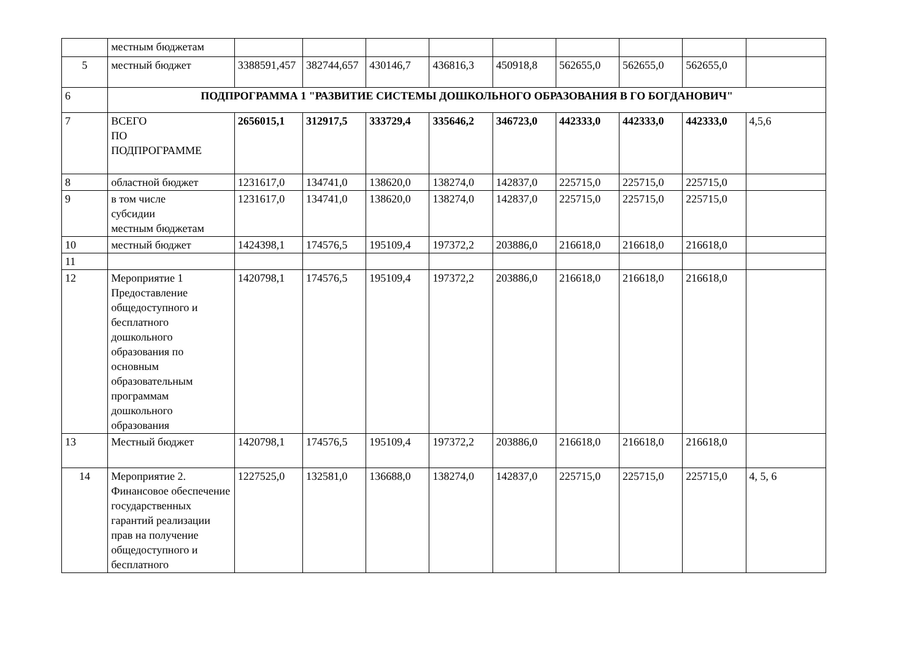| | местным бюджетам | | | | | | | | | |
| 5 | местный бюджет | 3388591,457 | 382744,657 | 430146,7 | 436816,3 | 450918,8 | 562655,0 | 562655,0 | 562655,0 | |
| 6 | ПОДПРОГРАММА 1 "РАЗВИТИЕ СИСТЕМЫ ДОШКОЛЬНОГО ОБРАЗОВАНИЯ В ГО БОГДАНОВИЧ" | | | | | | | | | |
| 7 | ВСЕГО ПО ПОДПРОГРАММЕ | 2656015,1 | 312917,5 | 333729,4 | 335646,2 | 346723,0 | 442333,0 | 442333,0 | 442333,0 | 4,5,6 |
| 8 | областной бюджет | 1231617,0 | 134741,0 | 138620,0 | 138274,0 | 142837,0 | 225715,0 | 225715,0 | 225715,0 | |
| 9 | в том числе субсидии местным бюджетам | 1231617,0 | 134741,0 | 138620,0 | 138274,0 | 142837,0 | 225715,0 | 225715,0 | 225715,0 | |
| 10 | местный бюджет | 1424398,1 | 174576,5 | 195109,4 | 197372,2 | 203886,0 | 216618,0 | 216618,0 | 216618,0 | |
| 11 | | | | | | | | | | |
| 12 | Мероприятие 1 Предоставление общедоступного и бесплатного дошкольного образования по основным образовательным программам дошкольного образования | 1420798,1 | 174576,5 | 195109,4 | 197372,2 | 203886,0 | 216618,0 | 216618,0 | 216618,0 | |
| 13 | Местный бюджет | 1420798,1 | 174576,5 | 195109,4 | 197372,2 | 203886,0 | 216618,0 | 216618,0 | 216618,0 | |
| 14 | Мероприятие 2. Финансовое обеспечение государственных гарантий реализации прав на получение общедоступного и бесплатного | 1227525,0 | 132581,0 | 136688,0 | 138274,0 | 142837,0 | 225715,0 | 225715,0 | 225715,0 | 4, 5, 6 |